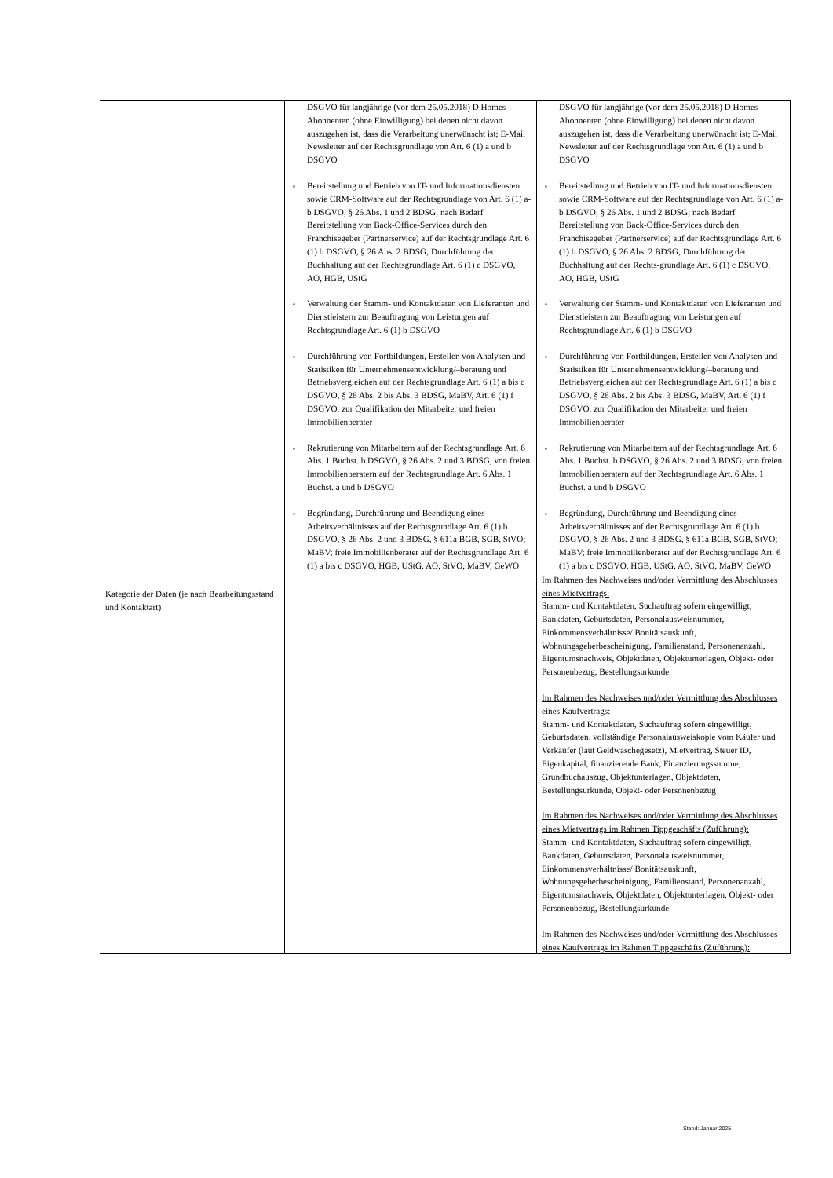| | DSGVO für langjährige (vor dem 25.05.2018) D Homes Abonnenten (ohne Einwilligung) bei denen nicht davon auszugehen ist, dass die Verarbeitung unerwünscht ist; E-Mail Newsletter auf der Rechtsgrundlage von Art. 6 (1) a und b DSGVO ▪ Bereitstellung und Betrieb von IT- und Informationsdiensten sowie CRM-Software auf der Rechtsgrundlage von Art. 6 (1) a-b DSGVO, § 26 Abs. 1 und 2 BDSG; nach Bedarf Bereitstellung von Back-Office-Services durch den Franchisegeber (Partnerservice) auf der Rechtsgrundlage Art. 6 (1) b DSGVO, § 26 Abs. 2 BDSG; Durchführung der Buchhaltung auf der Rechtsgrundlage Art. 6 (1) c DSGVO, AO, HGB, UStG ▪ Verwaltung der Stamm- und Kontaktdaten von Lieferanten und Dienstleistern zur Beauftragung von Leistungen auf Rechtsgrundlage Art. 6 (1) b DSGVO ▪ Durchführung von Fortbildungen, Erstellen von Analysen und Statistiken für Unternehmensentwicklung/–beratung und Betriebsvergleichen auf der Rechtsgrundlage Art. 6 (1) a bis c DSGVO, § 26 Abs. 2 bis Abs. 3 BDSG, MaBV, Art. 6 (1) f DSGVO, zur Qualifikation der Mitarbeiter und freien Immobilienberater ▪ Rekrutierung von Mitarbeitern auf der Rechtsgrundlage Art. 6 Abs. 1 Buchst. b DSGVO, § 26 Abs. 2 und 3 BDSG, von freien Immobilienberatern auf der Rechtsgrundlage Art. 6 Abs. 1 Buchst. a und b DSGVO ▪ Begründung, Durchführung und Beendigung eines Arbeitsverhältnisses auf der Rechtsgrundlage Art. 6 (1) b DSGVO, § 26 Abs. 2 und 3 BDSG, § 611a BGB, SGB, StVO; MaBV; freie Immobilienberater auf der Rechtsgrundlage Art. 6 (1) a bis c DSGVO, HGB, UStG, AO, StVO, MaBV, GeWO | DSGVO für langjährige (vor dem 25.05.2018) D Homes Abonnenten (ohne Einwilligung) bei denen nicht davon auszugehen ist, dass die Verarbeitung unerwünscht ist; E-Mail Newsletter auf der Rechtsgrundlage von Art. 6 (1) a und b DSGVO ▪ Bereitstellung und Betrieb von IT- und Informationsdiensten sowie CRM-Software auf der Rechtsgrundlage von Art. 6 (1) a-b DSGVO, § 26 Abs. 1 und 2 BDSG; nach Bedarf Bereitstellung von Back-Office-Services durch den Franchisegeber (Partnerservice) auf der Rechtsgrundlage Art. 6 (1) b DSGVO, § 26 Abs. 2 BDSG; Durchführung der Buchhaltung auf der Rechts-grundlage Art. 6 (1) c DSGVO, AO, HGB, UStG ▪ Verwaltung der Stamm- und Kontaktdaten von Lieferanten und Dienstleistern zur Beauftragung von Leistungen auf Rechtsgrundlage Art. 6 (1) b DSGVO ▪ Durchführung von Fortbildungen, Erstellen von Analysen und Statistiken für Unternehmensentwicklung/–beratung und Betriebsvergleichen auf der Rechtsgrundlage Art. 6 (1) a bis c DSGVO, § 26 Abs. 2 bis Abs. 3 BDSG, MaBV, Art. 6 (1) f DSGVO, zur Qualifikation der Mitarbeiter und freien Immobilienberater ▪ Rekrutierung von Mitarbeitern auf der Rechtsgrundlage Art. 6 Abs. 1 Buchst. b DSGVO, § 26 Abs. 2 und 3 BDSG, von freien Immobilienberatern auf der Rechtsgrundlage Art. 6 Abs. 1 Buchst. a und b DSGVO ▪ Begründung, Durchführung und Beendigung eines Arbeitsverhältnisses auf der Rechtsgrundlage Art. 6 (1) b DSGVO, § 26 Abs. 2 und 3 BDSG, § 611a BGB, SGB, StVO; MaBV; freie Immobilienberater auf der Rechtsgrundlage Art. 6 (1) a bis c DSGVO, HGB, UStG, AO, StVO, MaBV, GeWO |
| Kategorie der Daten (je nach Bearbeitungsstand und Kontaktart) | | Im Rahmen des Nachweises und/oder Vermittlung des Abschlusses eines Mietvertrags: Stamm- und Kontaktdaten, Suchauftrag sofern eingewilligt, Bankdaten, Geburtsdaten, Personalausweisnummer, Einkommensverhältnisse/ Bonitätsauskunft, Wohnungsgeberbescheinigung, Familienstand, Personenanzahl, Eigentumsnachweis, Objektdaten, Objektunterlagen, Objekt- oder Personenbezug, Bestellungsurkunde Im Rahmen des Nachweises und/oder Vermittlung des Abschlusses eines Kaufvertrags: Stamm- und Kontaktdaten, Suchauftrag sofern eingewilligt, Geburtsdaten, vollständige Personalausweiskopie vom Käufer und Verkäufer (laut Geldwäschegesetz), Mietvertrag, Steuer ID, Eigenkapital, finanzierende Bank, Finanzierungssumme, Grundbuchauszug, Objektunterlagen, Objektdaten, Bestellungsurkunde, Objekt- oder Personenbezug Im Rahmen des Nachweises und/oder Vermittlung des Abschlusses eines Mietvertrags im Rahmen Tippgeschäfts (Zuführung): Stamm- und Kontaktdaten, Suchauftrag sofern eingewilligt, Bankdaten, Geburtsdaten, Personalausweisnummer, Einkommensverhältnisse/ Bonitätsauskunft, Wohnungsgeberbescheinigung, Familienstand, Personenanzahl, Eigentumsnachweis, Objektdaten, Objektunterlagen, Objekt- oder Personenbezug, Bestellungsurkunde Im Rahmen des Nachweises und/oder Vermittlung des Abschlusses eines Kaufvertrags im Rahmen Tippgeschäfts (Zuführung): |
Stand: Januar 2025